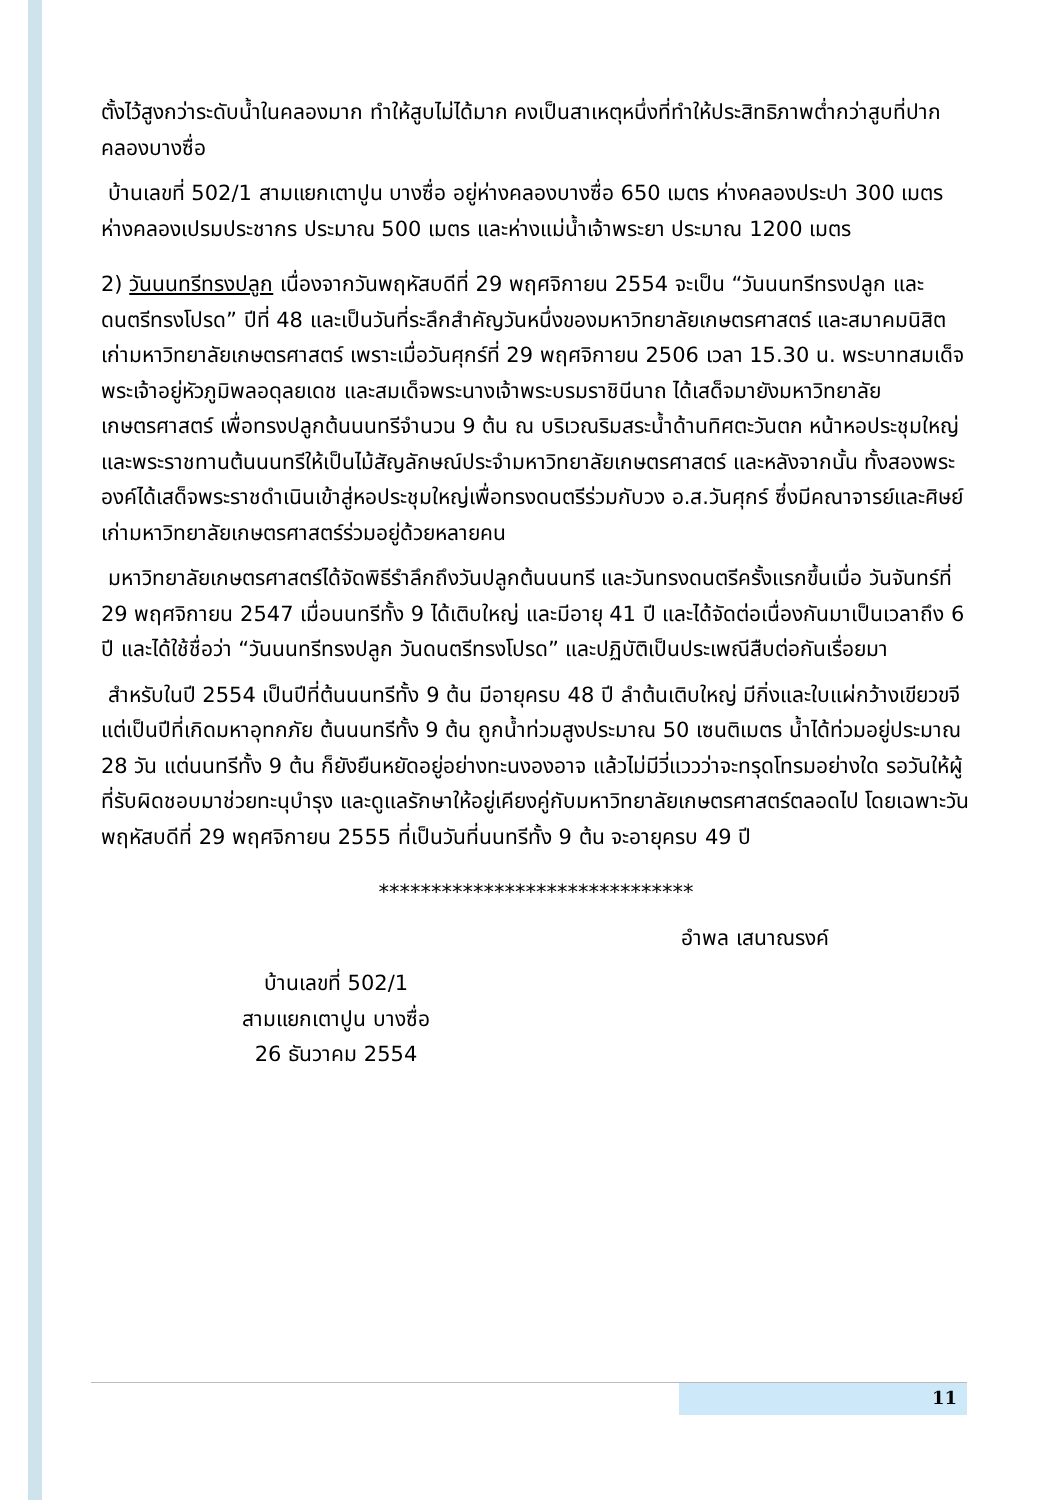ตั้งไว้สูงกว่าระดับน้ำในคลองมาก ทำให้สูบไม่ได้มาก คงเป็นสาเหตุหนึ่งที่ทำให้ประสิทธิภาพต่ำกว่าสูบที่ปากคลองบางซื่อ
บ้านเลขที่ 502/1 สามแยกเตาปูน บางซื่อ อยู่ห่างคลองบางซื่อ 650 เมตร ห่างคลองประปา 300 เมตร ห่างคลองเปรมประชากร ประมาณ 500 เมตร และห่างแม่น้ำเจ้าพระยา ประมาณ 1200 เมตร
2) วันนนทรีทรงปลูก เนื่องจากวันพฤหัสบดีที่ 29 พฤศจิกายน 2554 จะเป็น “วันนนทรีทรงปลูก และดนตรีทรงโปรด” ปีที่ 48 และเป็นวันที่ระลึกสำคัญวันหนึ่งของมหาวิทยาลัยเกษตรศาสตร์ และสมาคมนิสิตเก่ามหาวิทยาลัยเกษตรศาสตร์ เพราะเมื่อวันศุกร์ที่ 29 พฤศจิกายน 2506 เวลา 15.30 น. พระบาทสมเด็จ พระเจ้าอยู่หัวภูมิพลอดุลยเดช และสมเด็จพระนางเจ้าพระบรมราชินีนาถ ได้เสด็จมายังมหาวิทยาลัยเกษตรศาสตร์ เพื่อทรงปลูกต้นนนทรีจำนวน 9 ต้น ณ บริเวณริมสระน้ำด้านทิศตะวันตก หน้าหอประชุมใหญ่ และพระราชทานต้นนนทรีให้เป็นไม้สัญลักษณ์ประจำมหาวิทยาลัยเกษตรศาสตร์ และหลังจากนั้น ทั้งสองพระองค์ได้เสด็จพระราชดำเนินเข้าสู่หอประชุมใหญ่เพื่อทรงดนตรีร่วมกับวง อ.ส.วันศุกร์ ซึ่งมีคณาจารย์และศิษย์เก่ามหาวิทยาลัยเกษตรศาสตร์ร่วมอยู่ด้วยหลายคน
มหาวิทยาลัยเกษตรศาสตร์ได้จัดพิธีรำลึกถึงวันปลูกต้นนนทรี และวันทรงดนตรีครั้งแรกขึ้นเมื่อ วันจันทร์ที่ 29 พฤศจิกายน 2547 เมื่อนนทรีทั้ง 9 ได้เติบใหญ่ และมีอายุ 41 ปี และได้จัดต่อเนื่องกันมาเป็นเวลาถึง 6 ปี และได้ใช้ชื่อว่า “วันนนทรีทรงปลูก วันดนตรีทรงโปรด” และปฏิบัติเป็นประเพณีสืบต่อกันเรื่อยมา
สำหรับในปี 2554 เป็นปีที่ต้นนนทรีทั้ง 9 ต้น มีอายุครบ 48 ปี ลำต้นเติบใหญ่ มีกิ่งและใบแผ่กว้างเขียวขจี แต่เป็นปีที่เกิดมหาอุทกภัย ต้นนนทรีทั้ง 9 ต้น ถูกน้ำท่วมสูงประมาณ 50 เซนติเมตร น้ำได้ท่วมอยู่ประมาณ 28 วัน แต่นนทรีทั้ง 9 ต้น ก็ยังยืนหยัดอยู่อย่างทะนงองอาจ แล้วไม่มีวี่แววว่าจะทรุดโทรมอย่างใด รอวันให้ผู้ที่รับผิดชอบมาช่วยทะนุบำรุง และดูแลรักษาให้อยู่เคียงคู่กับมหาวิทยาลัยเกษตรศาสตร์ตลอดไป โดยเฉพาะวันพฤหัสบดีที่ 29 พฤศจิกายน 2555 ที่เป็นวันที่นนทรีทั้ง 9 ต้น จะอายุครบ 49 ปี
******************************
อำพล เสนาณรงค์
บ้านเลขที่ 502/1
สามแยกเตาปูน บางซื่อ
26 ธันวาคม 2554
11